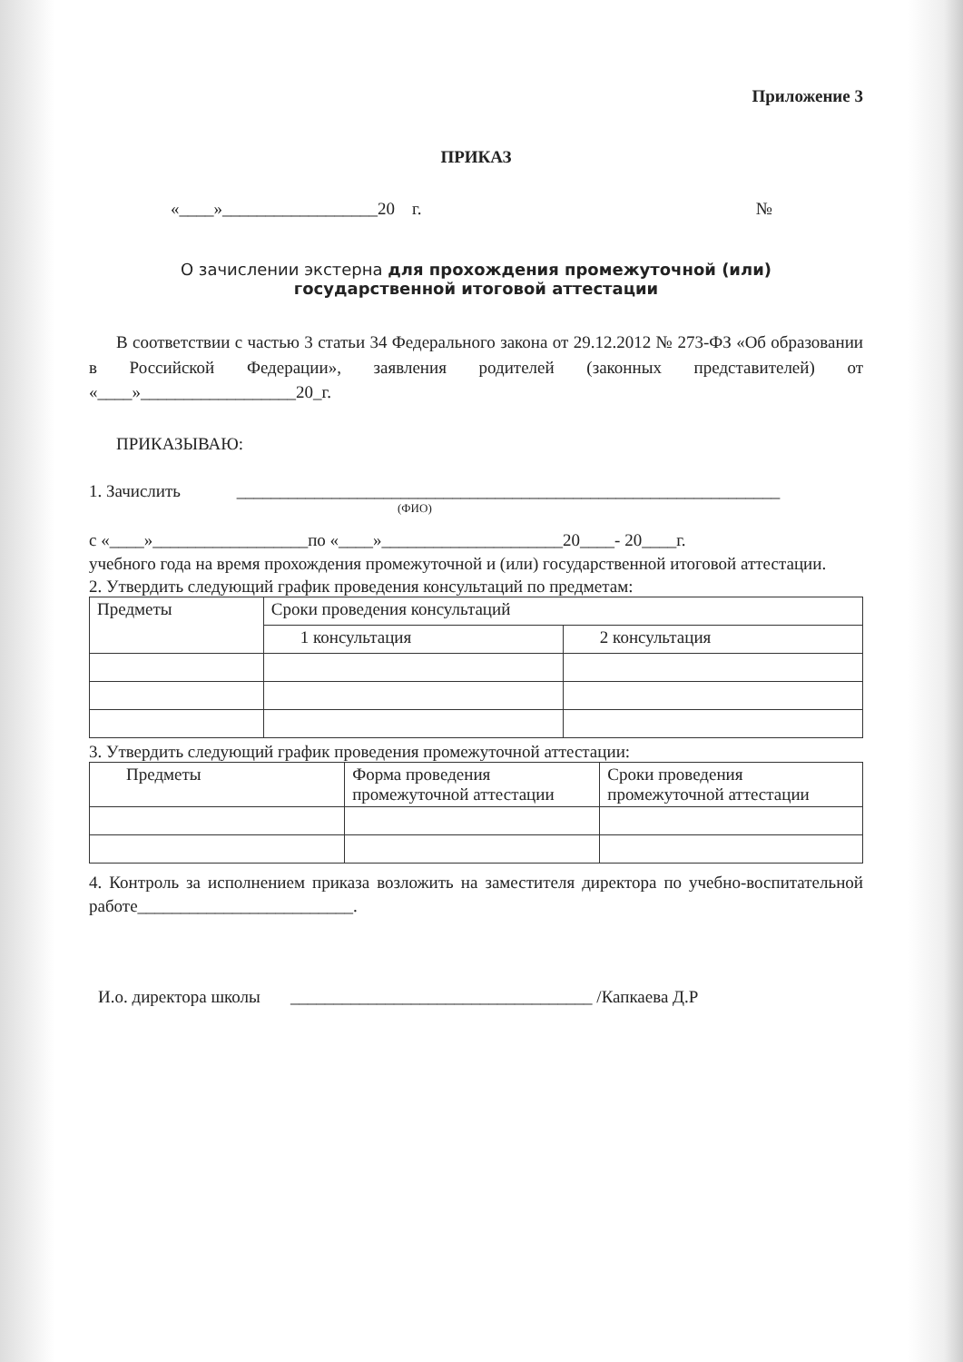Приложение 3
ПРИКАЗ
«____»__________________20 г. №
О зачислении экстерна для прохождения промежуточной (или)
государственной итоговой аттестации
В соответствии с частью 3 статьи 34 Федерального закона от 29.12.2012 № 273-ФЗ «Об образовании в Российской Федерации», заявления родителей (законных представителей) от «____»__________________20_г.
ПРИКАЗЫВАЮ:
1. Зачислить _______________________________________________________________
(ФИО)
с «____»__________________по «____»_____________________20____- 20____г.
учебного года на время прохождения промежуточной и (или) государственной итоговой аттестации.
2. Утвердить следующий график проведения консультаций по предметам:
| Предметы | Сроки проведения консультаций | |
| | 1 консультация | 2 консультация |
3. Утвердить следующий график проведения промежуточной аттестации:
| Предметы | Форма проведения промежуточной аттестации | Сроки проведения промежуточной аттестации |
4. Контроль за исполнением приказа возложить на заместителя директора по учебно-воспитательной работе_________________________.
И.о. директора школы ___________________________________ /Капкаева Д.Р